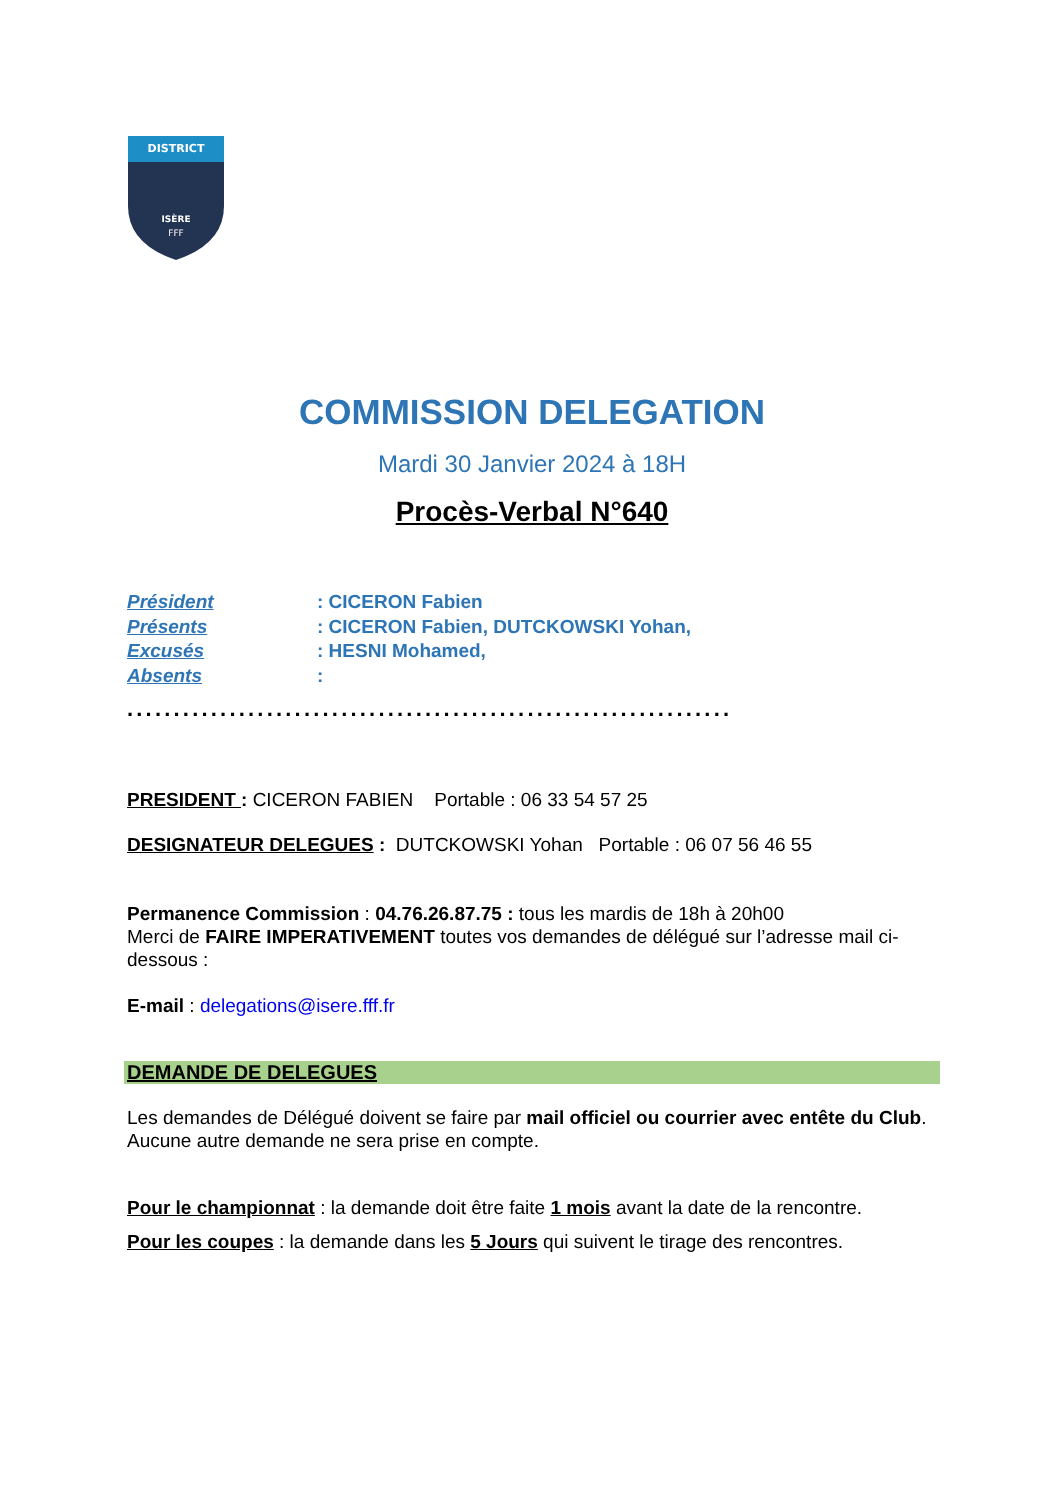DISTRICT
ISÈRE
FFF
COMMISSION DELEGATION
Mardi 30 Janvier 2024 à 18H
Procès-Verbal N°640
Président: CICERON Fabien
Présents: CICERON Fabien, DUTCKOWSKI Yohan,
Excusés: HESNI Mohamed,
Absents:
.................................................................
PRESIDENT : CICERON FABIEN Portable : 06 33 54 57 25
DESIGNATEUR DELEGUES : DUTCKOWSKI Yohan Portable : 06 07 56 46 55
Permanence Commission : 04.76.26.87.75 : tous les mardis de 18h à 20h00
Merci de FAIRE IMPERATIVEMENT toutes vos demandes de délégué sur l’adresse mail ci-dessous :
E-mail : delegations@isere.fff.fr
DEMANDE DE DELEGUES
Les demandes de Délégué doivent se faire par mail officiel ou courrier avec entête du Club.
Aucune autre demande ne sera prise en compte.
Pour le championnat : la demande doit être faite 1 mois avant la date de la rencontre.
Pour les coupes : la demande dans les 5 Jours qui suivent le tirage des rencontres.